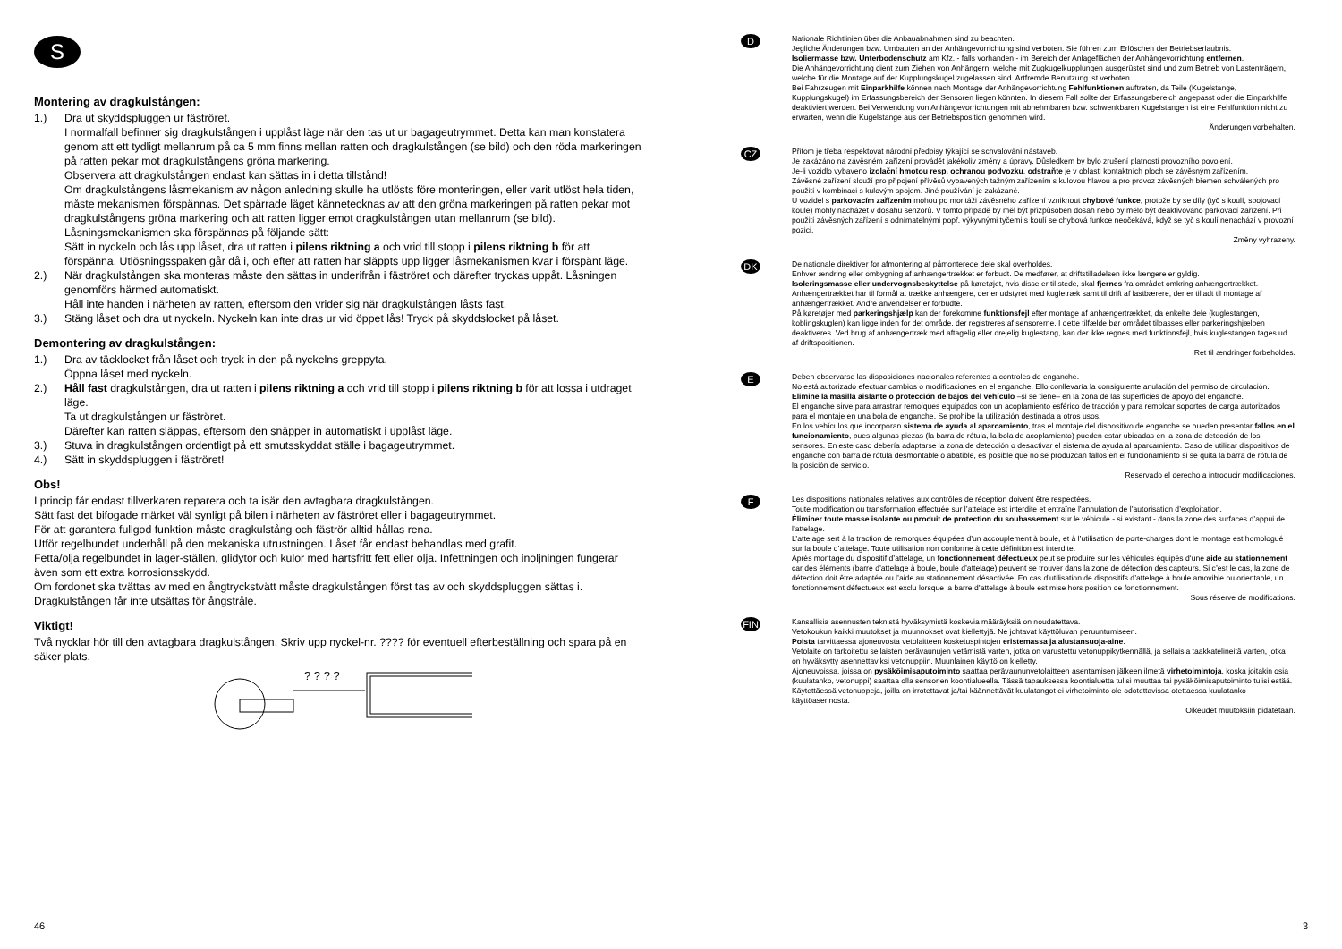S
Montering av dragkulstången:
1.) Dra ut skyddspluggen ur fäströret.
I normalfall befinner sig dragkulstången i upplåst läge när den tas ut ur bagageutrymmet. Detta kan man konstatera genom att ett tydligt mellanrum på ca 5 mm finns mellan ratten och dragkulstången (se bild) och den röda markeringen på ratten pekar mot dragkulstångens gröna markering.
Observera att dragkulstången endast kan sättas in i detta tillstånd!
Om dragkulstångens låsmekanism av någon anledning skulle ha utlösts före monteringen, eller varit utlöst hela tiden, måste mekanismen förspännas. Det spärrade läget kännetecknas av att den gröna markeringen på ratten pekar mot dragkulstångens gröna markering och att ratten ligger emot dragkulstången utan mellanrum (se bild). Låsningsmekanismen ska förspännas på följande sätt:
Sätt in nyckeln och lås upp låset, dra ut ratten i pilens riktning a och vrid till stopp i pilens riktning b för att förspänna. Utlösningsspaken går då i, och efter att ratten har släppts upp ligger låsmekanismen kvar i förspänt läge.
2.) När dragkulstången ska monteras måste den sättas in underifrån i fäströret och därefter tryckas uppåt. Låsningen genomförs härmed automatiskt.
Håll inte handen i närheten av ratten, eftersom den vrider sig när dragkulstången låsts fast.
3.) Stäng låset och dra ut nyckeln. Nyckeln kan inte dras ur vid öppet lås! Tryck på skyddslocket på låset.
Demontering av dragkulstången:
1.) Dra av täcklocket från låset och tryck in den på nyckelns greppyta.
Öppna låset med nyckeln.
2.) Håll fast dragkulstången, dra ut ratten i pilens riktning a och vrid till stopp i pilens riktning b för att lossa i utdraget läge.
Ta ut dragkulstången ur fäströret.
Därefter kan ratten släppas, eftersom den snäpper in automatiskt i upplåst läge.
3.) Stuva in dragkulstången ordentligt på ett smutsskyddat ställe i bagageutrymmet.
4.) Sätt in skyddspluggen i fäströret!
Obs!
I princip får endast tillverkaren reparera och ta isär den avtagbara dragkulstången.
Sätt fast det bifogade märket väl synligt på bilen i närheten av fäströret eller i bagageutrymmet.
För att garantera fullgod funktion måste dragkulstång och fäströr alltid hållas rena.
Utför regelbundet underhåll på den mekaniska utrustningen. Låset får endast behandlas med grafit.
Fetta/olja regelbundet in lager-ställen, glidytor och kulor med hartsfritt fett eller olja. Infettningen och inoljningen fungerar även som ett extra korrosionsskydd.
Om fordonet ska tvättas av med en ångtryckstvätt måste dragkulstången först tas av och skyddspluggen sättas i. Dragkulstången får inte utsättas för ångstråle.
Viktigt!
Två nycklar hör till den avtagbara dragkulstången. Skriv upp nyckel-nr. ???? för eventuell efterbeställning och spara på en säker plats.
? ? ? ?
D
Nationale Richtlinien über die Anbauabnahmen sind zu beachten.
Jegliche Änderungen bzw. Umbauten an der Anhängevorrichtung sind verboten. Sie führen zum Erlöschen der Betriebserlaubnis.
Isoliermasse bzw. Unterbodenschutz am Kfz. - falls vorhanden - im Bereich der Anlageflächen der Anhängevorrichtung entfernen.
Die Anhängevorrichtung dient zum Ziehen von Anhängern, welche mit Zugkugelkupplungen ausgerüstet sind und zum Betrieb von Lastenträgern, welche für die Montage auf der Kupplungskugel zugelassen sind. Artfremde Benutzung ist verboten.
Bei Fahrzeugen mit Einparkhilfe können nach Montage der Anhängevorrichtung Fehlfunktionen auftreten, da Teile (Kugelstange, Kupplungskugel) im Erfassungsbereich der Sensoren liegen könnten. In diesem Fall sollte der Erfassungsbereich angepasst oder die Einparkhilfe deaktiviert werden. Bei Verwendung von Anhängevorrichtungen mit abnehmbaren bzw. schwenkbaren Kugelstangen ist eine Fehlfunktion nicht zu erwarten, wenn die Kugelstange aus der Betriebsposition genommen wird.
Änderungen vorbehalten.
CZ
Přitom je třeba respektovat národní předpisy týkající se schvalování nástaveb.
Je zakázáno na závěsném zařízení provádět jakékoliv změny a úpravy. Důsledkem by bylo zrušení platnosti provozního povolení.
Je-li vozidlo vybaveno izolační hmotou resp. ochranou podvozku, odstraňte je v oblasti kontaktních ploch se závěsným zařízením.
Závěsné zařízení slouží pro připojení přívěsů vybavených tažným zařízením s kulovou hlavou a pro provoz závěsných břemen schválených pro použití v kombinaci s kulovým spojem. Jiné používání je zakázané.
U vozidel s parkovacím zařízením mohou po montáži závěsného zařízení vzniknout chybové funkce, protože by se díly (tyč s koulí, spojovací koule) mohly nacházet v dosahu senzorů. V tomto případě by měl být přizpůsoben dosah nebo by mělo být deaktivováno parkovací zařízení. Při použití závěsných zařízení s odnímatelnými popř. výkyvnými tyčemi s koulí se chybová funkce neočekává, když se tyč s koulí nenachází v provozní pozici.
Změny vyhrazeny.
DK
De nationale direktiver for afmontering af påmonterede dele skal overholdes.
Enhver ændring eller ombygning af anhængertrækket er forbudt. De medfører, at driftstilladelsen ikke længere er gyldig.
Isoleringsmasse eller undervognsbeskyttelse på køretøjet, hvis disse er til stede, skal fjernes fra området omkring anhængertrækket.
Anhængertrækket har til formål at trække anhængere, der er udstyret med kugletræk samt til drift af lastbærere, der er tilladt til montage af anhængertrækket. Andre anvendelser er forbudte.
På køretøjer med parkeringshjælp kan der forekomme funktionsfejl efter montage af anhængertrækket, da enkelte dele (kuglestangen, koblingskuglen) kan ligge inden for det område, der registreres af sensorerne. I dette tilfælde bør området tilpasses eller parkeringshjælpen deaktiveres. Ved brug af anhængertræk med aftagelig eller drejelig kuglestang, kan der ikke regnes med funktionsfejl, hvis kuglestangen tages ud af driftspositionen.
Ret til ændringer forbeholdes.
E
Deben observarse las disposiciones nacionales referentes a controles de enganche.
No está autorizado efectuar cambios o modificaciones en el enganche. Ello conllevaría la consiguiente anulación del permiso de circulación.
Elimine la masilla aislante o protección de bajos del vehículo –si se tiene– en la zona de las superficies de apoyo del enganche.
El enganche sirve para arrastrar remolques equipados con un acoplamiento esférico de tracción y para remolcar soportes de carga autorizados para el montaje en una bola de enganche. Se prohibe la utilización destinada a otros usos.
En los vehículos que incorporan sistema de ayuda al aparcamiento, tras el montaje del dispositivo de enganche se pueden presentar fallos en el funcionamiento, pues algunas piezas (la barra de rótula, la bola de acoplamiento) pueden estar ubicadas en la zona de detección de los sensores. En este caso debería adaptarse la zona de detección o desactivar el sistema de ayuda al aparcamiento. Caso de utilizar dispositivos de enganche con barra de rótula desmontable o abatible, es posible que no se produzcan fallos en el funcionamiento si se quita la barra de rótula de la posición de servicio.
Reservado el derecho a introducir modificaciones.
F
Les dispositions nationales relatives aux contrôles de réception doivent être respectées.
Toute modification ou transformation effectuée sur l’attelage est interdite et entraîne l’annulation de l’autorisation d’exploitation.
Éliminer toute masse isolante ou produit de protection du soubassement sur le véhicule - si existant - dans la zone des surfaces d’appui de l’attelage.
L’attelage sert à la traction de remorques équipées d’un accouplement à boule, et à l’utilisation de porte-charges dont le montage est homologué sur la boule d’attelage. Toute utilisation non conforme à cette définition est interdite.
Après montage du dispositif d’attelage, un fonctionnement défectueux peut se produire sur les véhicules équipés d‘une aide au stationnement car des éléments (barre d’attelage à boule, boule d’attelage) peuvent se trouver dans la zone de détection des capteurs. Si c’est le cas, la zone de détection doit être adaptée ou l’aide au stationnement désactivée. En cas d’utilisation de dispositifs d’attelage à boule amovible ou orientable, un fonctionnement défectueux est exclu lorsque la barre d’attelage à boule est mise hors position de fonctionnement.
Sous réserve de modifications.
FIN
Kansallisia asennusten teknistä hyväksymistä koskevia määräyksiä on noudatettava.
Vetokoukun kaikki muutokset ja muunnokset ovat kiellettyjä. Ne johtavat käyttöluvan peruuntumiseen.
Poista tarvittaessa ajoneuvosta vetolaitteen kosketuspintojen eristemassa ja alustansuoja-aine.
Vetolaite on tarkoitettu sellaisten perävaunujen vetämistä varten, jotka on varustettu vetonuppikytkennällä, ja sellaisia taakkatelineitä varten, jotka on hyväksytty asennettaviksi vetonuppiin. Muunlainen käyttö on kielletty.
Ajoneuvoissa, joissa on pysäköimisaputoiminto saattaa perävaununvetolaitteen asentamisen jälkeen ilmetä virhetoimintoja, koska joitakin osia (kuulatanko, vetonuppi) saattaa olla sensorien koontialueella. Tässä tapauksessa koontialuetta tulisi muuttaa tai pysäköimisaputoiminto tulisi estää. Käytettäessä vetonuppeja, joilla on irrotettavat ja/tai käännettävät kuulatangot ei virhetoiminto ole odotettavissa otettaessa kuulatanko käyttöasennosta.
Oikeudet muutoksiin pidätetään.
46 3